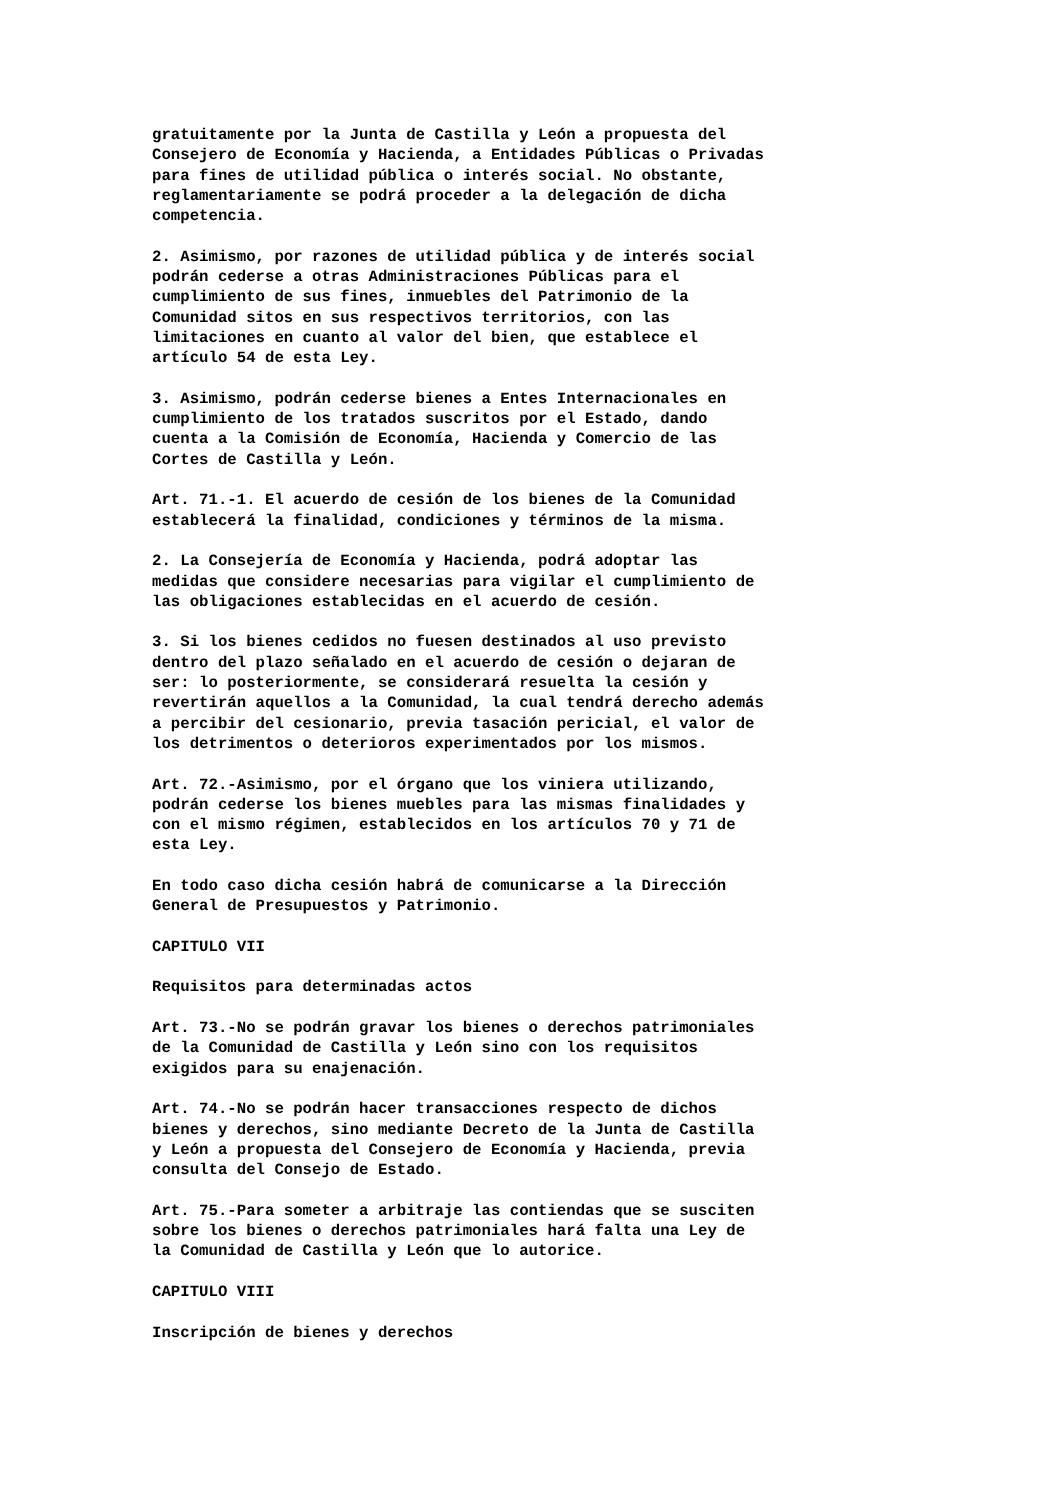gratuitamente por la Junta de Castilla y León a propuesta del Consejero de Economía y Hacienda, a Entidades Públicas o Privadas para fines de utilidad pública o interés social. No obstante, reglamentariamente se podrá proceder a la delegación de dicha competencia.
2. Asimismo, por razones de utilidad pública y de interés social podrán cederse a otras Administraciones Públicas para el cumplimiento de sus fines, inmuebles del Patrimonio de la Comunidad sitos en sus respectivos territorios, con las limitaciones en cuanto al valor del bien, que establece el artículo 54 de esta Ley.
3. Asimismo, podrán cederse bienes a Entes Internacionales en cumplimiento de los tratados suscritos por el Estado, dando cuenta a la Comisión de Economía, Hacienda y Comercio de las Cortes de Castilla y León.
Art. 71.-1. El acuerdo de cesión de los bienes de la Comunidad establecerá la finalidad, condiciones y términos de la misma.
2. La Consejería de Economía y Hacienda, podrá adoptar las medidas que considere necesarias para vigilar el cumplimiento de las obligaciones establecidas en el acuerdo de cesión.
3. Si los bienes cedidos no fuesen destinados al uso previsto dentro del plazo señalado en el acuerdo de cesión o dejaran de ser: lo posteriormente, se considerará resuelta la cesión y revertirán aquellos a la Comunidad, la cual tendrá derecho además a percibir del cesionario, previa tasación pericial, el valor de los detrimentos o deterioros experimentados por los mismos.
Art. 72.-Asimismo, por el órgano que los viniera utilizando, podrán cederse los bienes muebles para las mismas finalidades y con el mismo régimen, establecidos en los artículos 70 y 71 de esta Ley.
En todo caso dicha cesión habrá de comunicarse a la Dirección General de Presupuestos y Patrimonio.
CAPITULO VII
Requisitos para determinadas actos
Art. 73.-No se podrán gravar los bienes o derechos patrimoniales de la Comunidad de Castilla y León sino con los requisitos exigidos para su enajenación.
Art. 74.-No se podrán hacer transacciones respecto de dichos bienes y derechos, sino mediante Decreto de la Junta de Castilla y León a propuesta del Consejero de Economía y Hacienda, previa consulta del Consejo de Estado.
Art. 75.-Para someter a arbitraje las contiendas que se susciten sobre los bienes o derechos patrimoniales hará falta una Ley de la Comunidad de Castilla y León que lo autorice.
CAPITULO VIII
Inscripción de bienes y derechos